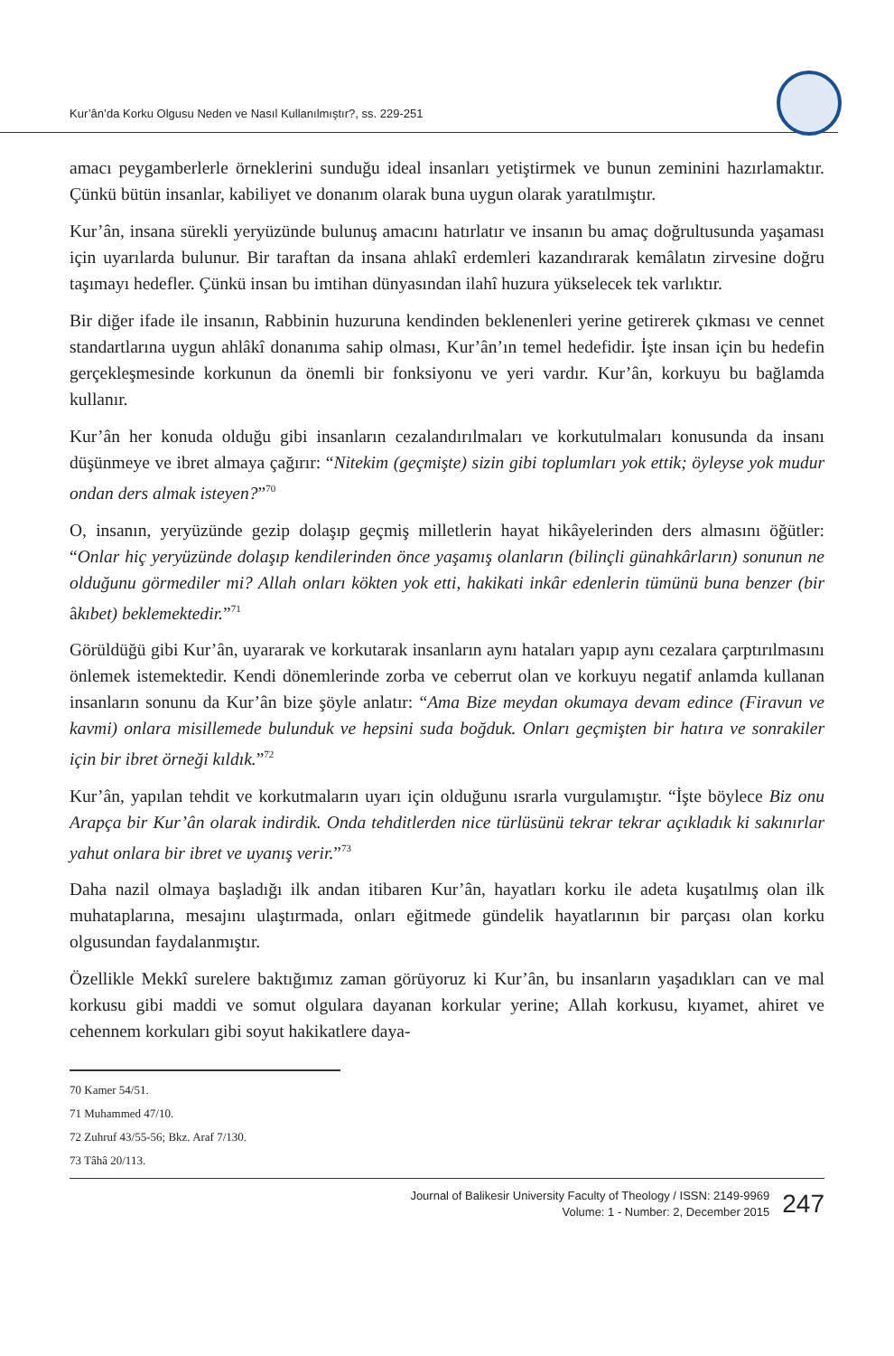Kur’ân’da Korku Olgusu Neden ve Nasıl Kullanılmıştır?, ss. 229-251
amacı peygamberlerle örneklerini sunduğu ideal insanları yetiştirmek ve bunun zeminini hazırlamaktır. Çünkü bütün insanlar, kabiliyet ve donanım olarak buna uygun olarak yaratılmıştır.
Kur’ân, insana sürekli yeryüzünde bulunuş amacını hatırlatır ve insanın bu amaç doğrultusunda yaşaması için uyarılarda bulunur. Bir taraftan da insana ahlakî erdemleri kazandırarak kemâlatın zirvesine doğru taşımayı hedefler. Çünkü insan bu imtihan dünyasından ilahî huzura yükselecek tek varlıktır.
Bir diğer ifade ile insanın, Rabbinin huzuruna kendinden beklenenleri yerine getirerek çıkması ve cennet standartlarına uygun ahlâkî donanıma sahip olması, Kur’ân’ın temel hedefidir. İşte insan için bu hedefin gerçekleşmesinde korkunun da önemli bir fonksiyonu ve yeri vardır. Kur’ân, korkuyu bu bağlamda kullanır.
Kur’ân her konuda olduğu gibi insanların cezalandırılmaları ve korkutulmaları konusunda da insanı düşünmeye ve ibret almaya çağırır: “Nitekim (geçmişte) sizin gibi toplumları yok ettik; öyleyse yok mudur ondan ders almak isteyen?”<sup>70</sup>
O, insanın, yeryüzünde gezip dolaşıp geçmiş milletlerin hayat hikâyelerinden ders almasını öğütler: “Onlar hiç yeryüzünde dolaşıp kendilerinden önce yaşamış olanların (bilinçli günahkârların) sonunun ne olduğunu görmediler mi? Allah onları kökten yok etti, hakikati inkâr edenlerin tümünü buna benzer (bir âkıbet) beklemektedir.”<sup>71</sup>
Görüldüğü gibi Kur’ân, uyararak ve korkutarak insanların aynı hataları yapıp aynı cezalara çarptırılmasını önlemek istemektedir. Kendi dönemlerinde zorba ve ceberrut olan ve korkuyu negatif anlamda kullanan insanların sonunu da Kur’ân bize şöyle anlatır: “Ama Bize meydan okumaya devam edince (Firavun ve kavmi) onlara misillemede bulunduk ve hepsini suda boğduk. Onları geçmişten bir hatıra ve sonrakiler için bir ibret örneği kıldık.”<sup>72</sup>
Kur’ân, yapılan tehdit ve korkutmaların uyarı için olduğunu ısrarla vurgulamıştır. “İşte böylece Biz onu Arapça bir Kur’ân olarak indirdik. Onda tehditlerden nice türlüsünü tekrar tekrar açıkladık ki sakınırlar yahut onlara bir ibret ve uyanış verir.”<sup>73</sup>
Daha nazil olmaya başladığı ilk andan itibaren Kur’ân, hayatları korku ile adeta kuşatılmış olan ilk muhataplarına, mesajını ulaştırmada, onları eğitmede gündelik hayatlarının bir parçası olan korku olgusundan faydalanmıştır.
Özellikle Mekkî surelere baktığımız zaman görüyoruz ki Kur’ân, bu insanların yaşadıkları can ve mal korkusu gibi maddi ve somut olgulara dayanan korkular yerine; Allah korkusu, kıyamet, ahiret ve cehennem korkuları gibi soyut hakikatlere daya-
70 Kamer 54/51.
71 Muhammed 47/10.
72 Zuhruf 43/55-56; Bkz. Araf 7/130.
73 Tâhâ 20/113.
Journal of Balikesir University Faculty of Theology / ISSN: 2149-9969
Volume: 1 - Number: 2, December 2015
247